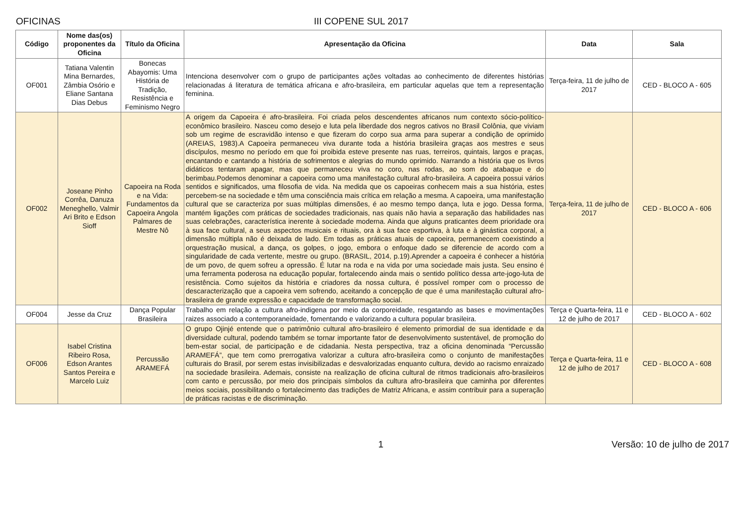OFICINAS III COPENE SUL 2017
| Código | Nome das(os) proponentes da Oficina | Título da Oficina | Apresentação da Oficina | Data | Sala |
| --- | --- | --- | --- | --- | --- |
| OF001 | Tatiana Valentin Mina Bernardes, Zâmbia Osório e Eliane Santana Dias Debus | Bonecas Abayomis: Uma História de Tradição, Resistência e Feminismo Negro | Intenciona desenvolver com o grupo de participantes ações voltadas ao conhecimento de diferentes histórias relacionadas á literatura de temática africana e afro-brasileira, em particular aquelas que tem a representação feminina. | Terça-feira, 11 de julho de 2017 | CED - BLOCO A - 605 |
| OF002 | Joseane Pinho Corrêa, Danuza Meneghello, Valmir Ari Brito e Edson Sioff | Capoeira na Roda e na Vida: Fundamentos da Capoeira Angola Palmares de Mestre Nô | A origem da Capoeira é afro-brasileira. Foi criada pelos descendentes africanos num contexto sócio-político-econômico brasileiro. Nasceu como desejo e luta pela liberdade dos negros cativos no Brasil Colônia, que viviam sob um regime de escravidão intenso e que fizeram do corpo sua arma para superar a condição de oprimido (AREIAS, 1983).A Capoeira permaneceu viva durante toda a história brasileira graças aos mestres e seus discípulos, mesmo no período em que foi proibida esteve presente nas ruas, terreiros, quintais, largos e praças, encantando e cantando a história de sofrimentos e alegrias do mundo oprimido. Narrando a história que os livros didáticos tentaram apagar, mas que permaneceu viva no coro, nas rodas, ao som do atabaque e do berimbau.Podemos denominar a capoeira como uma manifestação cultural afro-brasileira. A capoeira possui vários sentidos e significados, uma filosofia de vida. Na medida que os capoeiras conhecem mais a sua história, estes percebem-se na sociedade e têm uma consciência mais crítica em relação a mesma. A capoeira, uma manifestação cultural que se caracteriza por suas múltiplas dimensões, é ao mesmo tempo dança, luta e jogo. Dessa forma, mantém ligações com práticas de sociedades tradicionais, nas quais não havia a separação das habilidades nas suas celebrações, característica inerente à sociedade moderna. Ainda que alguns praticantes deem prioridade ora à sua face cultural, a seus aspectos musicais e rituais, ora à sua face esportiva, à luta e à ginástica corporal, a dimensão múltipla não é deixada de lado. Em todas as práticas atuais de capoeira, permanecem coexistindo a orquestração musical, a dança, os golpes, o jogo, embora o enfoque dado se diferencie de acordo com a singularidade de cada vertente, mestre ou grupo. (BRASIL, 2014, p.19).Aprender a capoeira é conhecer a história de um povo, de quem sofreu a opressão. É lutar na roda e na vida por uma sociedade mais justa. Seu ensino é uma ferramenta poderosa na educação popular, fortalecendo ainda mais o sentido político dessa arte-jogo-luta de resistência. Como sujeitos da história e criadores da nossa cultura, é possível romper com o processo de descaracterização que a capoeira vem sofrendo, aceitando a concepção de que é uma manifestação cultural afro-brasileira de grande expressão e capacidade de transformação social. | Terça-feira, 11 de julho de 2017 | CED - BLOCO A - 606 |
| OF004 | Jesse da Cruz | Dança Popular Brasileira | Trabalho em relação a cultura afro-indigena por meio da corporeidade, resgatando as bases e movimentações raizes associado a contemporaneidade, fomentando e valorizando a cultura popular brasileira. | Terça e Quarta-feira, 11 e 12 de julho de 2017 | CED - BLOCO A - 602 |
| OF006 | Isabel Cristina Ribeiro Rosa, Edson Arantes Santos Pereira e Marcelo Luiz | Percussão ARAMEFÁ | O grupo Ojinjé entende que o patrimônio cultural afro-brasileiro é elemento primordial de sua identidade e da diversidade cultural, podendo também se tornar importante fator de desenvolvimento sustentável, de promoção do bem-estar social, de participação e de cidadania. Nesta perspectiva, traz a oficina denominada “Percussão ARAMEFÁ”, que tem como prerrogativa valorizar a cultura afro-brasileira como o conjunto de manifestações culturais do Brasil, por serem estas invisibilizadas e desvalorizadas enquanto cultura, devido ao racismo enraizado na sociedade brasileira. Ademais, consiste na realização de oficina cultural de ritmos tradicionais afro-brasileiros com canto e percussão, por meio dos principais símbolos da cultura afro-brasileira que caminha por diferentes meios sociais, possibilitando o fortalecimento das tradições de Matriz Africana, e assim contribuir para a superação de práticas racistas e de discriminação. | Terça e Quarta-feira, 11 e 12 de julho de 2017 | CED - BLOCO A - 608 |
1 Versão: 10 de julho de 2017